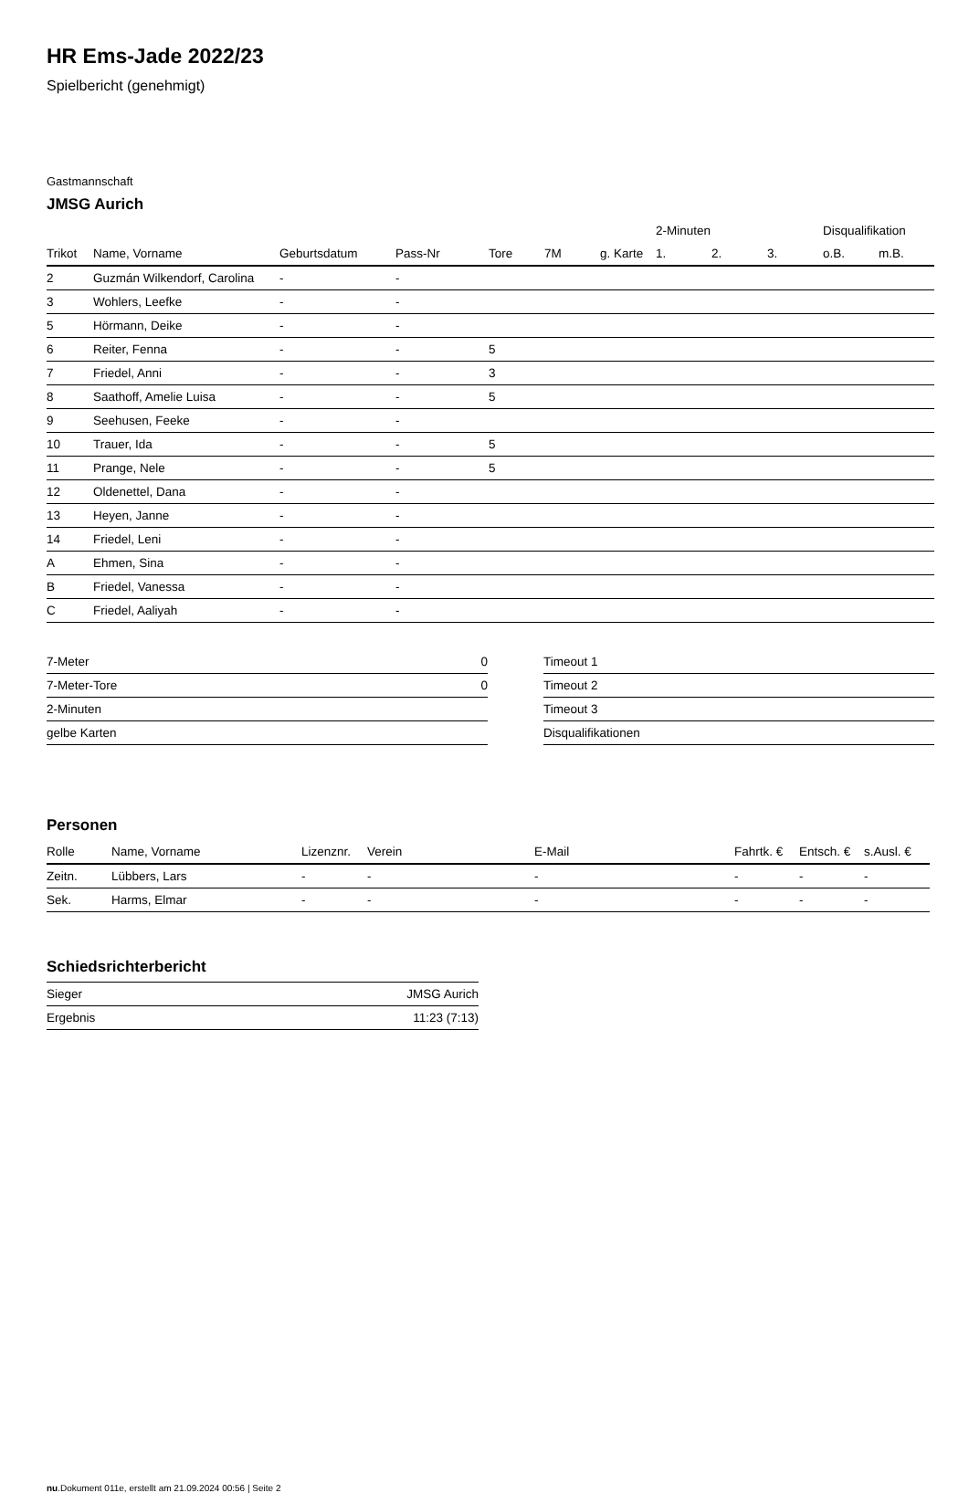HR Ems-Jade 2022/23
Spielbericht (genehmigt)
Gastmannschaft
JMSG Aurich
| | | | | | | | 2-Minuten | | | Disqualifikation | |
| --- | --- | --- | --- | --- | --- | --- | --- | --- | --- | --- | --- |
| Trikot | Name, Vorname | Geburtsdatum | Pass-Nr | Tore | 7M | g. Karte | 1. | 2. | 3. | o.B. | m.B. |
| 2 | Guzmán Wilkendorf, Carolina | - | - | | | | | | | | |
| 3 | Wohlers, Leefke | - | - | | | | | | | | |
| 5 | Hörmann, Deike | - | - | | | | | | | | |
| 6 | Reiter, Fenna | - | - | 5 | | | | | | | |
| 7 | Friedel, Anni | - | - | 3 | | | | | | | |
| 8 | Saathoff, Amelie Luisa | - | - | 5 | | | | | | | |
| 9 | Seehusen, Feeke | - | - | | | | | | | | |
| 10 | Trauer, Ida | - | - | 5 | | | | | | | |
| 11 | Prange, Nele | - | - | 5 | | | | | | | |
| 12 | Oldenettel, Dana | - | - | | | | | | | | |
| 13 | Heyen, Janne | - | - | | | | | | | | |
| 14 | Friedel, Leni | - | - | | | | | | | | |
| A | Ehmen, Sina | - | - | | | | | | | | |
| B | Friedel, Vanessa | - | - | | | | | | | | |
| C | Friedel, Aaliyah | - | - | | | | | | | | |
| 7-Meter | 0 |
| 7-Meter-Tore | 0 |
| 2-Minuten | |
| gelbe Karten | |
| Timeout 1 |
| Timeout 2 |
| Timeout 3 |
| Disqualifikationen |
Personen
| Rolle | Name, Vorname | Lizenznr. | Verein | E-Mail | Fahrtk. € | Entsch. € | s.Ausl. € |
| --- | --- | --- | --- | --- | --- | --- | --- |
| Zeitn. | Lübbers, Lars | - | - | - | - | - | - |
| Sek. | Harms, Elmar | - | - | - | - | - | - |
Schiedsrichterbericht
| Sieger | JMSG Aurich |
| Ergebnis | 11:23 (7:13) |
nu.Dokument 011e, erstellt am 21.09.2024 00:56 | Seite 2